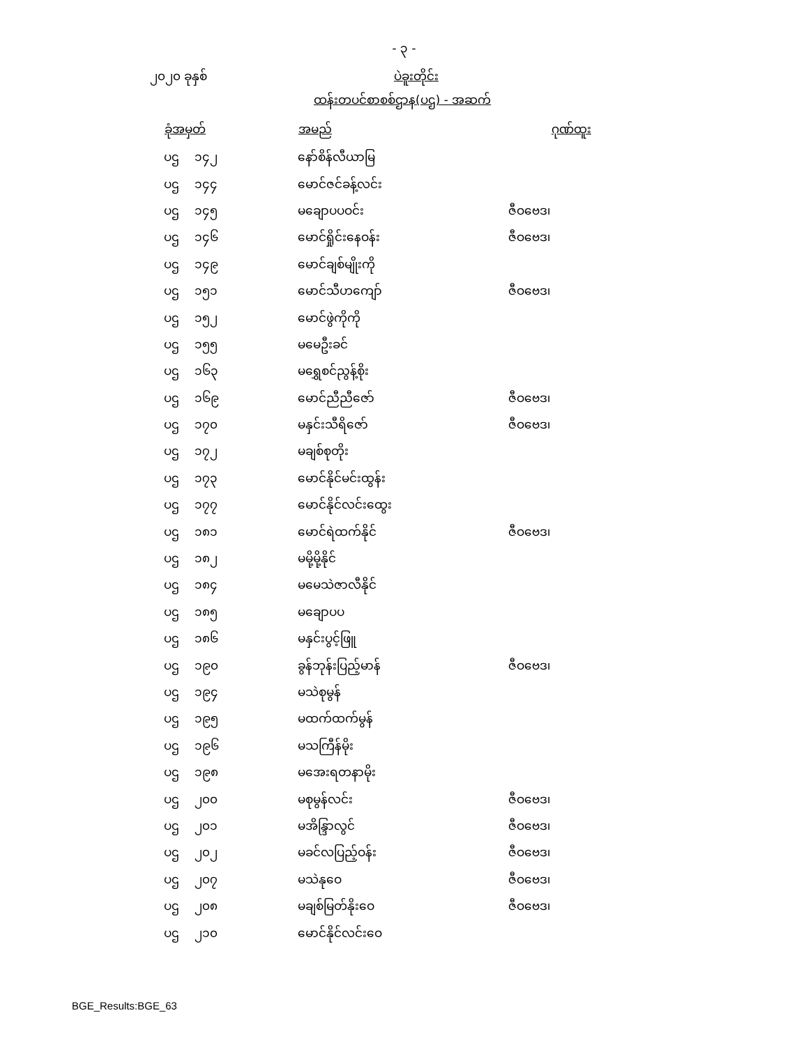- ၃ -
၂၀၂၀ ခုနှစ် ပဲခူးတိုင်း
ထန်းတပင်စာစစ်ဌာန(ပဌ) - အဆက်
| ခုံအမှတ် | အမည် | | ဂုဏ်ထူး |
| --- | --- | --- | --- |
| ပဌ ၁၄၂ | နော်စိန်လီယာမြ | | |
| ပဌ ၁၄၄ | မောင်ဇင်ခန့်လင်း | | |
| ပဌ ၁၄၅ | မချောပပဝင်း | ဇီဝဗေဒ၊ | |
| ပဌ ၁၄၆ | မောင်ရှိုင်းနေဝန်း | ဇီဝဗေဒ၊ | |
| ပဌ ၁၄၉ | မောင်ချစ်မျိုးကို | | |
| ပဌ ၁၅၁ | မောင်သီဟကျော် | ဇီဝဗေဒ၊ | |
| ပဌ ၁၅၂ | မောင်ဖွဲကိုကို | | |
| ပဌ ၁၅၅ | မမေဦးခင် | | |
| ပဌ ၁၆၃ | မရွှေစင်ညွန့်စိုး | | |
| ပဌ ၁၆၉ | မောင်ညီညီဇော် | ဇီဝဗေဒ၊ | |
| ပဌ ၁၇၀ | မနှင်းသီရိဇော် | ဇီဝဗေဒ၊ | |
| ပဌ ၁၇၂ | မချစ်စုတိုး | | |
| ပဌ ၁၇၃ | မောင်နိုင်မင်းထွန်း | | |
| ပဌ ၁၇၇ | မောင်နိုင်လင်းထွေး | | |
| ပဌ ၁၈၁ | မောင်ရဲထက်နိုင် | ဇီဝဗေဒ၊ | |
| ပဌ ၁၈၂ | မမို့မို့နိုင် | | |
| ပဌ ၁၈၄ | မမေသဲဇာလီနိုင် | | |
| ပဌ ၁၈၅ | မချောပပ | | |
| ပဌ ၁၈၆ | မနှင်းပွင့်ဖြူ | | |
| ပဌ ၁၉၀ | ခွန်ဘုန်းပြည့်မာန် | ဇီဝဗေဒ၊ | |
| ပဌ ၁၉၄ | မသဲစုမွန် | | |
| ပဌ ၁၉၅ | မထက်ထက်မွန် | | |
| ပဌ ၁၉၆ | မသကြီန်မိုး | | |
| ပဌ ၁၉၈ | မအေးရတနာမိုး | | |
| ပဌ ၂၀၀ | မစုမွန်လင်း | ဇီဝဗေဒ၊ | |
| ပဌ ၂၀၁ | မအိန္ဒြာလွင် | ဇီဝဗေဒ၊ | |
| ပဌ ၂၀၂ | မခင်လပြည့်ဝန်း | ဇီဝဗေဒ၊ | |
| ပဌ ၂၀၇ | မသဲနုဝေ | ဇီဝဗေဒ၊ | |
| ပဌ ၂၀၈ | မချစ်မြတ်နိုးဝေ | ဇီဝဗေဒ၊ | |
| ပဌ ၂၁၀ | မောင်နိုင်လင်းဝေ | | |
BGE_Results:BGE_63